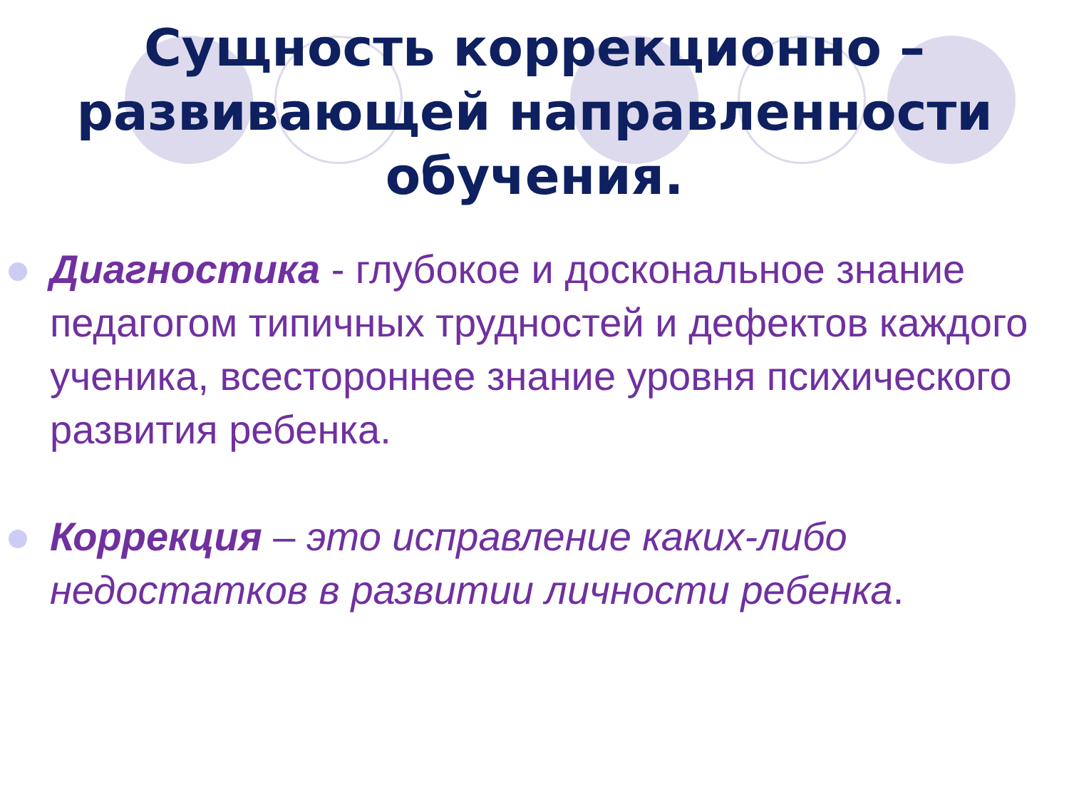Сущность коррекционно –
развивающей направленности
обучения.
Диагностика - глубокое и доскональное знание педагогом типичных трудностей и дефектов каждого ученика, всестороннее знание уровня психического развития ребенка.
Коррекция – это исправление каких-либо недостатков в развитии личности ребенка.